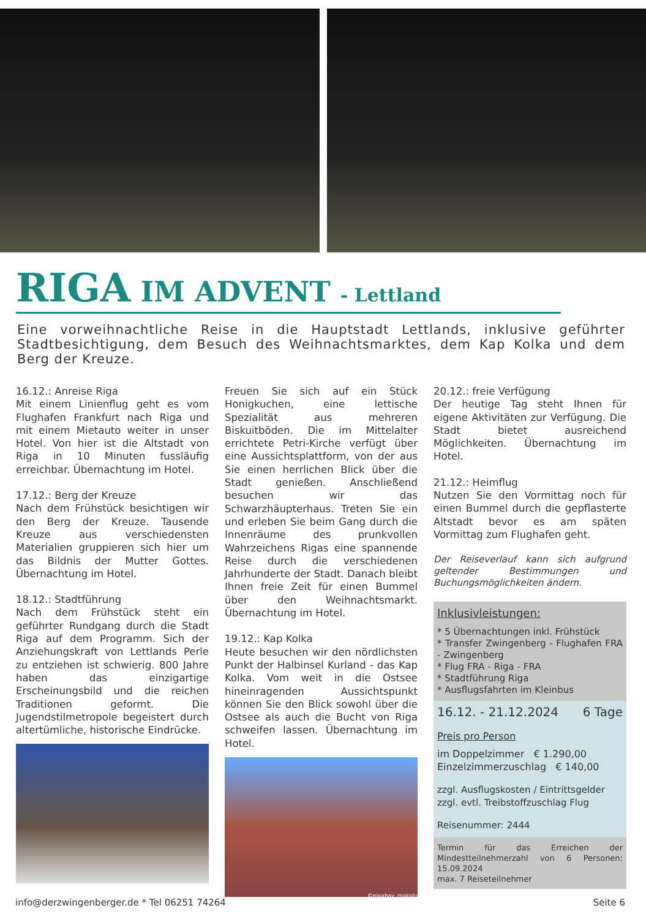RIGA IM ADVENT - Lettland
Eine vorweihnachtliche Reise in die Hauptstadt Lettlands, inklusive geführter Stadtbesichtigung, dem Besuch des Weihnachtsmarktes, dem Kap Kolka und dem Berg der Kreuze.
16.12.: Anreise Riga
Mit einem Linienflug geht es vom Flughafen Frankfurt nach Riga und mit einem Mietauto weiter in unser Hotel. Von hier ist die Altstadt von Riga in 10 Minuten fussläufig erreichbar. Übernachtung im Hotel.
17.12.: Berg der Kreuze
Nach dem Frühstück besichtigen wir den Berg der Kreuze. Tausende Kreuze aus verschiedensten Materialien gruppieren sich hier um das Bildnis der Mutter Gottes. Übernachtung im Hotel.
18.12.: Stadtführung
Nach dem Frühstück steht ein geführter Rundgang durch die Stadt Riga auf dem Programm. Sich der Anziehungskraft von Lettlands Perle zu entziehen ist schwierig. 800 Jahre haben das einzigartige Erscheinungsbild und die reichen Traditionen geformt. Die Jugendstilmetropole begeistert durch altertümliche, historische Eindrücke.
Freuen Sie sich auf ein Stück Honigkuchen, eine lettische Spezialität aus mehreren Biskuitböden. Die im Mittelalter errichtete Petri-Kirche verfügt über eine Aussichtsplattform, von der aus Sie einen herrlichen Blick über die Stadt genießen. Anschließend besuchen wir das Schwarzhäupterhaus. Treten Sie ein und erleben Sie beim Gang durch die Innenräume des prunkvollen Wahrzeichens Rigas eine spannende Reise durch die verschiedenen Jahrhunderte der Stadt. Danach bleibt Ihnen freie Zeit für einen Bummel über den Weihnachtsmarkt. Übernachtung im Hotel.
19.12.: Kap Kolka
Heute besuchen wir den nördlichsten Punkt der Halbinsel Kurland - das Kap Kolka. Vom weit in die Ostsee hineinragenden Aussichtspunkt können Sie den Blick sowohl über die Ostsee als auch die Bucht von Riga schweifen lassen. Übernachtung im Hotel.
©pixabay_makalu
20.12.: freie Verfügung
Der heutige Tag steht Ihnen für eigene Aktivitäten zur Verfügung. Die Stadt bietet ausreichend Möglichkeiten. Übernachtung im Hotel.
21.12.: Heimflug
Nutzen Sie den Vormittag noch für einen Bummel durch die gepflasterte Altstadt bevor es am späten Vormittag zum Flughafen geht.
Der Reiseverlauf kann sich aufgrund geltender Bestimmungen und Buchungsmöglichkeiten ändern.
Inklusivleistungen:
* 5 Übernachtungen inkl. Frühstück
* Transfer Zwingenberg - Flughafen FRA - Zwingenberg
* Flug FRA - Riga - FRA
* Stadtführung Riga
* Ausflugsfahrten im Kleinbus
16.12. - 21.12.2024 6 Tage
Preis pro Person
im Doppelzimmer € 1.290,00
Einzelzimmerzuschlag € 140,00
zzgl. Ausflugskosten / Eintrittsgelder
zzgl. evtl. Treibstoffzuschlag Flug
Reisenummer: 2444
Termin für das Erreichen der Mindestteilnehmerzahl von 6 Personen: 15.09.2024
max. 7 Reiseteilnehmer
info@derzwingenberger.de * Tel 06251 74264 Seite 6